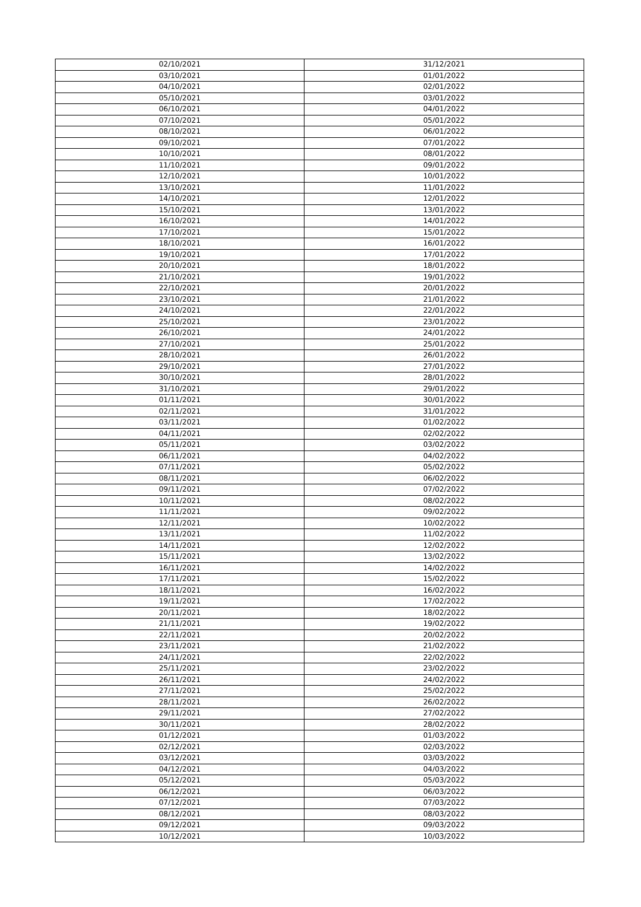| 02/10/2021 | 31/12/2021 |
| 03/10/2021 | 01/01/2022 |
| 04/10/2021 | 02/01/2022 |
| 05/10/2021 | 03/01/2022 |
| 06/10/2021 | 04/01/2022 |
| 07/10/2021 | 05/01/2022 |
| 08/10/2021 | 06/01/2022 |
| 09/10/2021 | 07/01/2022 |
| 10/10/2021 | 08/01/2022 |
| 11/10/2021 | 09/01/2022 |
| 12/10/2021 | 10/01/2022 |
| 13/10/2021 | 11/01/2022 |
| 14/10/2021 | 12/01/2022 |
| 15/10/2021 | 13/01/2022 |
| 16/10/2021 | 14/01/2022 |
| 17/10/2021 | 15/01/2022 |
| 18/10/2021 | 16/01/2022 |
| 19/10/2021 | 17/01/2022 |
| 20/10/2021 | 18/01/2022 |
| 21/10/2021 | 19/01/2022 |
| 22/10/2021 | 20/01/2022 |
| 23/10/2021 | 21/01/2022 |
| 24/10/2021 | 22/01/2022 |
| 25/10/2021 | 23/01/2022 |
| 26/10/2021 | 24/01/2022 |
| 27/10/2021 | 25/01/2022 |
| 28/10/2021 | 26/01/2022 |
| 29/10/2021 | 27/01/2022 |
| 30/10/2021 | 28/01/2022 |
| 31/10/2021 | 29/01/2022 |
| 01/11/2021 | 30/01/2022 |
| 02/11/2021 | 31/01/2022 |
| 03/11/2021 | 01/02/2022 |
| 04/11/2021 | 02/02/2022 |
| 05/11/2021 | 03/02/2022 |
| 06/11/2021 | 04/02/2022 |
| 07/11/2021 | 05/02/2022 |
| 08/11/2021 | 06/02/2022 |
| 09/11/2021 | 07/02/2022 |
| 10/11/2021 | 08/02/2022 |
| 11/11/2021 | 09/02/2022 |
| 12/11/2021 | 10/02/2022 |
| 13/11/2021 | 11/02/2022 |
| 14/11/2021 | 12/02/2022 |
| 15/11/2021 | 13/02/2022 |
| 16/11/2021 | 14/02/2022 |
| 17/11/2021 | 15/02/2022 |
| 18/11/2021 | 16/02/2022 |
| 19/11/2021 | 17/02/2022 |
| 20/11/2021 | 18/02/2022 |
| 21/11/2021 | 19/02/2022 |
| 22/11/2021 | 20/02/2022 |
| 23/11/2021 | 21/02/2022 |
| 24/11/2021 | 22/02/2022 |
| 25/11/2021 | 23/02/2022 |
| 26/11/2021 | 24/02/2022 |
| 27/11/2021 | 25/02/2022 |
| 28/11/2021 | 26/02/2022 |
| 29/11/2021 | 27/02/2022 |
| 30/11/2021 | 28/02/2022 |
| 01/12/2021 | 01/03/2022 |
| 02/12/2021 | 02/03/2022 |
| 03/12/2021 | 03/03/2022 |
| 04/12/2021 | 04/03/2022 |
| 05/12/2021 | 05/03/2022 |
| 06/12/2021 | 06/03/2022 |
| 07/12/2021 | 07/03/2022 |
| 08/12/2021 | 08/03/2022 |
| 09/12/2021 | 09/03/2022 |
| 10/12/2021 | 10/03/2022 |